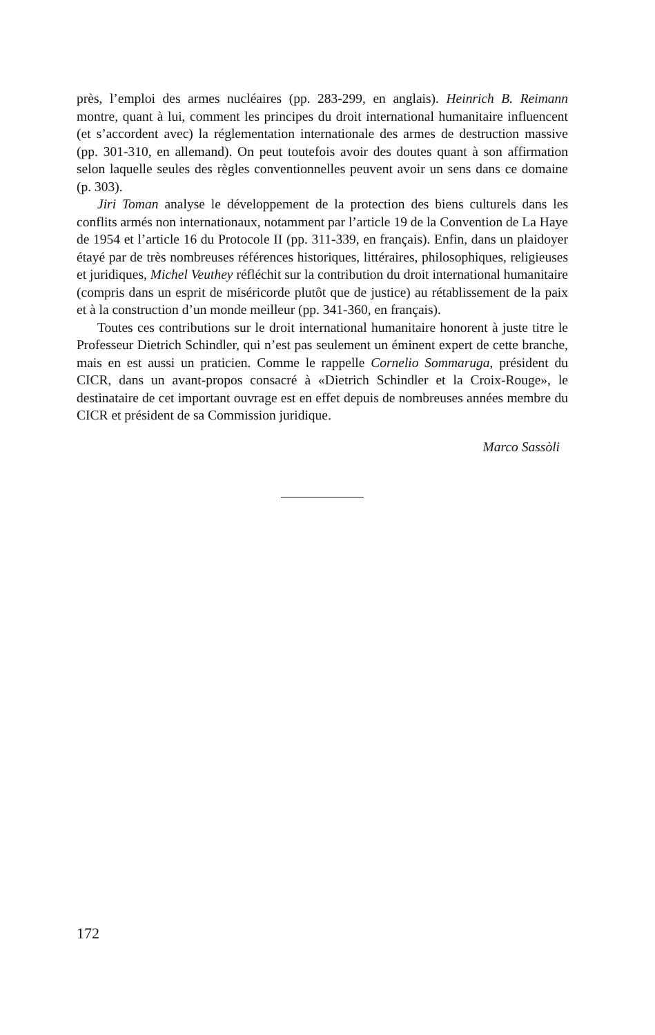près, l’emploi des armes nucléaires (pp. 283-299, en anglais). Heinrich B. Reimann montre, quant à lui, comment les principes du droit international humanitaire influencent (et s’accordent avec) la réglementation internationale des armes de destruction massive (pp. 301-310, en allemand). On peut toutefois avoir des doutes quant à son affirmation selon laquelle seules des règles conventionnelles peuvent avoir un sens dans ce domaine (p. 303).
Jiri Toman analyse le développement de la protection des biens culturels dans les conflits armés non internationaux, notamment par l’article 19 de la Convention de La Haye de 1954 et l’article 16 du Protocole II (pp. 311-339, en français). Enfin, dans un plaidoyer étayé par de très nombreuses références historiques, littéraires, philosophiques, religieuses et juridiques, Michel Veuthey réfléchit sur la contribution du droit international humanitaire (compris dans un esprit de miséricorde plutôt que de justice) au rétablissement de la paix et à la construction d’un monde meilleur (pp. 341-360, en français).
Toutes ces contributions sur le droit international humanitaire honorent à juste titre le Professeur Dietrich Schindler, qui n’est pas seulement un éminent expert de cette branche, mais en est aussi un praticien. Comme le rappelle Cornelio Sommaruga, président du CICR, dans un avant-propos consacré à «Dietrich Schindler et la Croix-Rouge», le destinataire de cet important ouvrage est en effet depuis de nombreuses années membre du CICR et président de sa Commission juridique.
Marco Sassòli
172